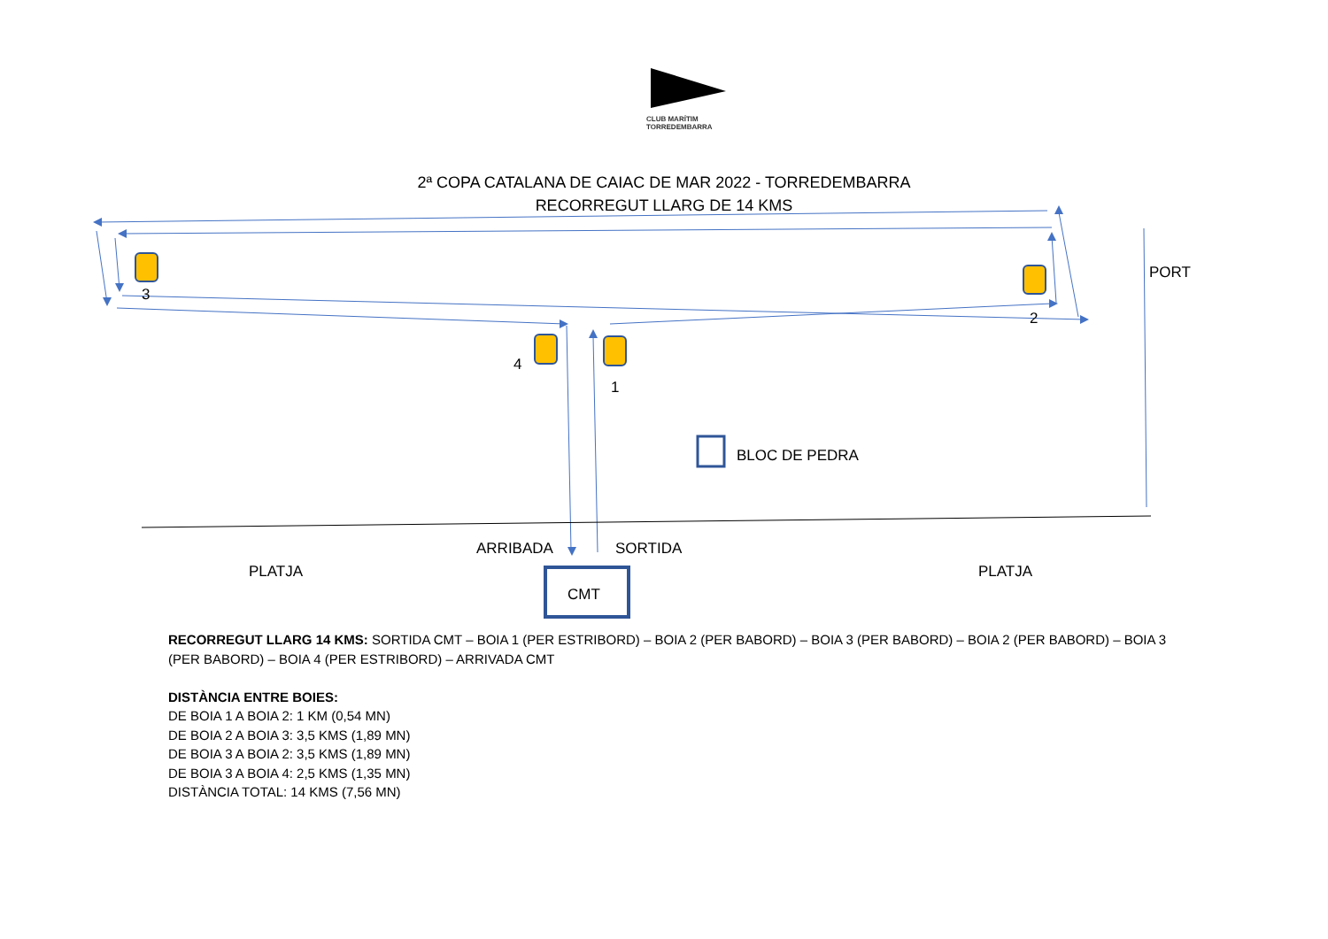CLUB MARÍTIM
TORREDEMBARRA
2ª COPA CATALANA DE CAIAC DE MAR 2022 - TORREDEMBARRA
RECORREGUT LLARG DE 14 KMS
3
2
4
1
PORT
BLOC DE PEDRA
ARRIBADA SORTIDA
PLATJA PLATJA
CMT
RECORREGUT LLARG 14 KMS: SORTIDA CMT – BOIA 1 (PER ESTRIBORD) – BOIA 2 (PER BABORD) – BOIA 3 (PER BABORD) – BOIA 2 (PER BABORD) – BOIA 3 (PER BABORD) – BOIA 4 (PER ESTRIBORD) – ARRIVADA CMT
DISTÀNCIA ENTRE BOIES:
DE BOIA 1 A BOIA 2: 1 KM (0,54 MN)
DE BOIA 2 A BOIA 3: 3,5 KMS (1,89 MN)
DE BOIA 3 A BOIA 2: 3,5 KMS (1,89 MN)
DE BOIA 3 A BOIA 4: 2,5 KMS (1,35 MN)
DISTÀNCIA TOTAL: 14 KMS (7,56 MN)